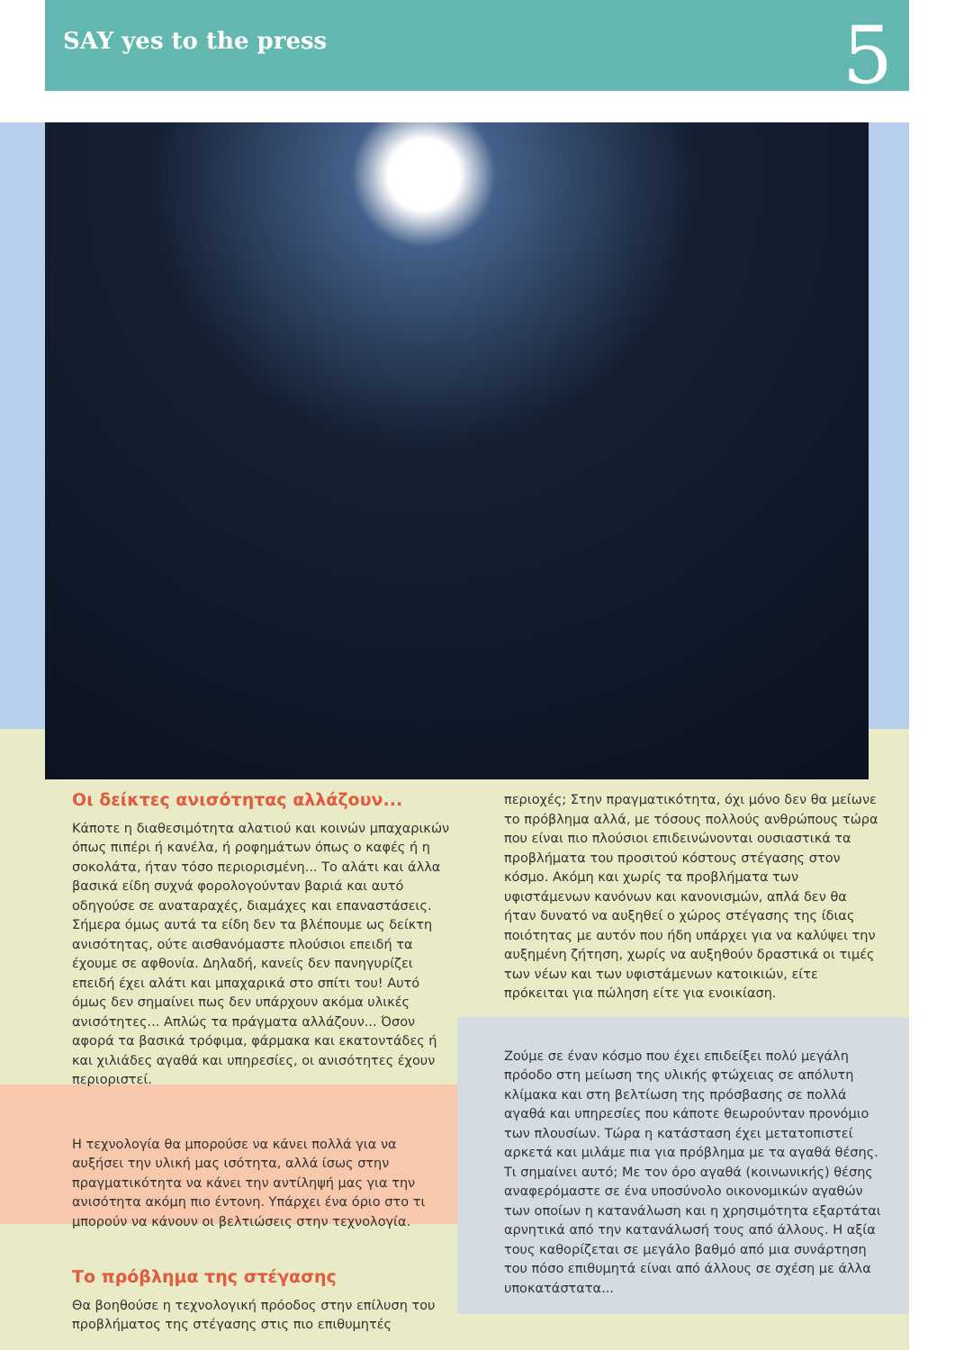SAY yes to the press 5
Οι δείκτες ανισότητας αλλάζουν...
Κάποτε η διαθεσιμότητα αλατιού και κοινών μπαχαρικών όπως πιπέρι ή κανέλα, ή ροφημάτων όπως ο καφές ή η σοκολάτα, ήταν τόσο περιορισμένη... Το αλάτι και άλλα βασικά είδη συχνά φορολογούνταν βαριά και αυτό οδηγούσε σε αναταραχές, διαμάχες και επαναστάσεις. Σήμερα όμως αυτά τα είδη δεν τα βλέπουμε ως δείκτη ανισότητας, ούτε αισθανόμαστε πλούσιοι επειδή τα έχουμε σε αφθονία. Δηλαδή, κανείς δεν πανηγυρίζει επειδή έχει αλάτι και μπαχαρικά στο σπίτι του! Αυτό όμως δεν σημαίνει πως δεν υπάρχουν ακόμα υλικές ανισότητες... Απλώς τα πράγματα αλλάζουν... Όσον αφορά τα βασικά τρόφιμα, φάρμακα και εκατοντάδες ή και χιλιάδες αγαθά και υπηρεσίες, οι ανισότητες έχουν περιοριστεί.
Η τεχνολογία θα μπορούσε να κάνει πολλά για να αυξήσει την υλική μας ισότητα, αλλά ίσως στην πραγματικότητα να κάνει την αντίληψή μας για την ανισότητα ακόμη πιο έντονη. Υπάρχει ένα όριο στο τι μπορούν να κάνουν οι βελτιώσεις στην τεχνολογία.
Το πρόβλημα της στέγασης
Θα βοηθούσε η τεχνολογική πρόοδος στην επίλυση του προβλήματος της στέγασης στις πιο επιθυμητές
περιοχές; Στην πραγματικότητα, όχι μόνο δεν θα μείωνε το πρόβλημα αλλά, με τόσους πολλούς ανθρώπους τώρα που είναι πιο πλούσιοι επιδεινώνονται ουσιαστικά τα προβλήματα του προσιτού κόστους στέγασης στον κόσμο. Ακόμη και χωρίς τα προβλήματα των υφιστάμενων κανόνων και κανονισμών, απλά δεν θα ήταν δυνατό να αυξηθεί ο χώρος στέγασης της ίδιας ποιότητας με αυτόν που ήδη υπάρχει για να καλύψει την αυξημένη ζήτηση, χωρίς να αυξηθούν δραστικά οι τιμές των νέων και των υφιστάμενων κατοικιών, είτε πρόκειται για πώληση είτε για ενοικίαση.
Ζούμε σε έναν κόσμο που έχει επιδείξει πολύ μεγάλη πρόοδο στη μείωση της υλικής φτώχειας σε απόλυτη κλίμακα και στη βελτίωση της πρόσβασης σε πολλά αγαθά και υπηρεσίες που κάποτε θεωρούνταν προνόμιο των πλουσίων. Τώρα η κατάσταση έχει μετατοπιστεί αρκετά και μιλάμε πια για πρόβλημα με τα αγαθά θέσης. Τι σημαίνει αυτό; Με τον όρο αγαθά (κοινωνικής) θέσης αναφερόμαστε σε ένα υποσύνολο οικονομικών αγαθών των οποίων η κατανάλωση και η χρησιμότητα εξαρτάται αρνητικά από την κατανάλωσή τους από άλλους. Η αξία τους καθορίζεται σε μεγάλο βαθμό από μια συνάρτηση του πόσο επιθυμητά είναι από άλλους σε σχέση με άλλα υποκατάστατα...